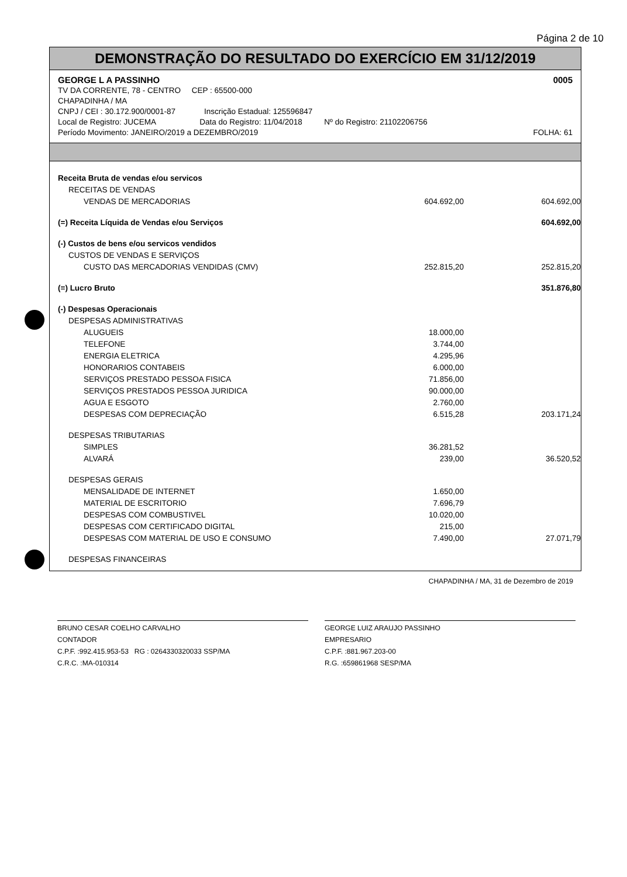Página 2 de 10
DEMONSTRAÇÃO DO RESULTADO DO EXERCÍCIO EM 31/12/2019
GEORGE L A PASSINHO 0005
TV DA CORRENTE, 78 - CENTRO CEP : 65500-000
CHAPADINHA / MA
CNPJ / CEI : 30.172.900/0001-87 Inscrição Estadual: 125596847
Local de Registro: JUCEMA Data do Registro: 11/04/2018 Nº do Registro: 21102206756
Período Movimento: JANEIRO/2019 a DEZEMBRO/2019 FOLHA: 61
| Receita Bruta de vendas e/ou servicos | | |
| RECEITAS DE VENDAS | | |
| VENDAS DE MERCADORIAS | 604.692,00 | 604.692,00 |
| (=) Receita Líquida de Vendas e/ou Serviços | | 604.692,00 |
| (-) Custos de bens e/ou servicos vendidos | | |
| CUSTOS DE VENDAS E SERVIÇOS | | |
| CUSTO DAS MERCADORIAS VENDIDAS (CMV) | 252.815,20 | 252.815,20 |
| (=) Lucro Bruto | | 351.876,80 |
| (-) Despesas Operacionais | | |
| DESPESAS ADMINISTRATIVAS | | |
| ALUGUEIS | 18.000,00 | |
| TELEFONE | 3.744,00 | |
| ENERGIA ELETRICA | 4.295,96 | |
| HONORARIOS CONTABEIS | 6.000,00 | |
| SERVIÇOS PRESTADO PESSOA FISICA | 71.856,00 | |
| SERVIÇOS PRESTADOS PESSOA JURIDICA | 90.000,00 | |
| AGUA E ESGOTO | 2.760,00 | |
| DESPESAS COM DEPRECIAÇÃO | 6.515,28 | 203.171,24 |
| DESPESAS TRIBUTARIAS | | |
| SIMPLES | 36.281,52 | |
| ALVARÁ | 239,00 | 36.520,52 |
| DESPESAS GERAIS | | |
| MENSALIDADE DE INTERNET | 1.650,00 | |
| MATERIAL DE ESCRITORIO | 7.696,79 | |
| DESPESAS COM COMBUSTIVEL | 10.020,00 | |
| DESPESAS COM CERTIFICADO DIGITAL | 215,00 | |
| DESPESAS COM MATERIAL DE USO E CONSUMO | 7.490,00 | 27.071,79 |
| DESPESAS FINANCEIRAS | | |
CHAPADINHA / MA, 31 de Dezembro de 2019
BRUNO CESAR COELHO CARVALHO
CONTADOR
C.P.F. :992.415.953-53 RG : 0264330320033 SSP/MA
C.R.C. :MA-010314
GEORGE LUIZ ARAUJO PASSINHO
EMPRESARIO
C.P.F. :881.967.203-00
R.G. :659861968 SESP/MA